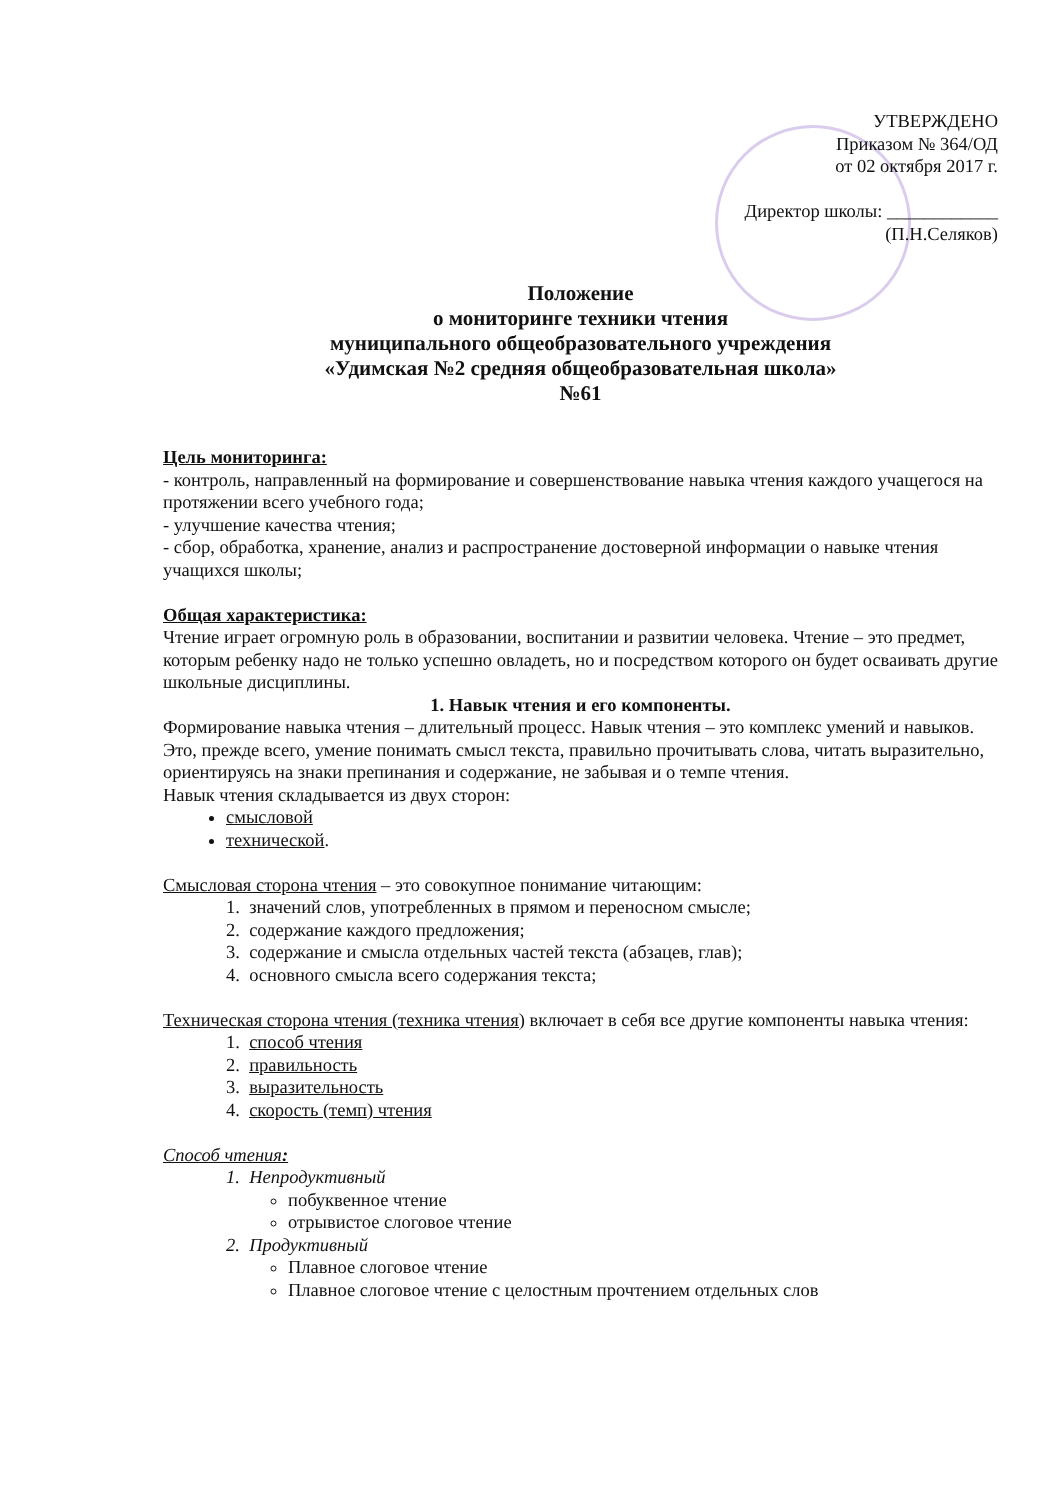УТВЕРЖДЕНО
Приказом № 364/ОД
от 02 октября 2017 г.
Директор школы: ____________
(П.Н.Селяков)
Положение
о мониторинге техники чтения
муниципального общеобразовательного учреждения
«Удимская №2 средняя общеобразовательная школа»
№61
Цель мониторинга:
- контроль, направленный на формирование и совершенствование навыка чтения каждого учащегося на протяжении всего учебного года;
- улучшение качества чтения;
- сбор, обработка, хранение, анализ и распространение достоверной информации о навыке чтения учащихся школы;
Общая характеристика:
Чтение играет огромную роль в образовании, воспитании и развитии человека. Чтение – это предмет, которым ребенку надо не только успешно овладеть, но и посредством которого он будет осваивать другие школьные дисциплины.
1. Навык чтения и его компоненты.
Формирование навыка чтения – длительный процесс. Навык чтения – это комплекс умений и навыков. Это, прежде всего, умение понимать смысл текста, правильно прочитывать слова, читать выразительно, ориентируясь на знаки препинания и содержание, не забывая и о темпе чтения.
Навык чтения складывается из двух сторон:
смысловой
технической.
Смысловая сторона чтения – это совокупное понимание читающим:
1. значений слов, употребленных в прямом и переносном смысле;
2. содержание каждого предложения;
3. содержание и смысла отдельных частей текста (абзацев, глав);
4. основного смысла всего содержания текста;
Техническая сторона чтения (техника чтения) включает в себя все другие компоненты навыка чтения:
1. способ чтения
2. правильность
3. выразительность
4. скорость (темп) чтения
Способ чтения:
1. Непродуктивный
побуквенное чтение
отрывистое слоговое чтение
2. Продуктивный
Плавное слоговое чтение
Плавное слоговое чтение с целостным прочтением отдельных слов